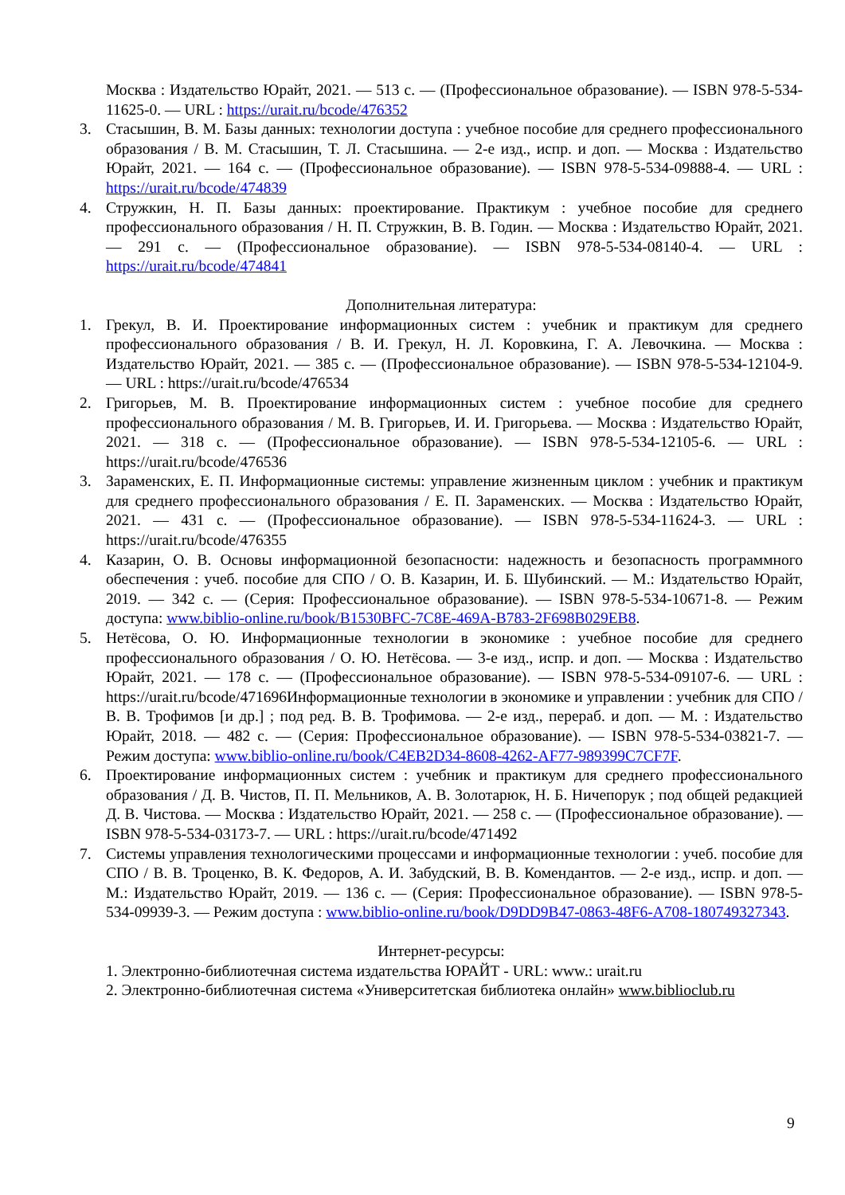Москва : Издательство Юрайт, 2021. — 513 с. — (Профессиональное образование). — ISBN 978-5-534-11625-0. — URL : https://urait.ru/bcode/476352
3. Стасышин, В. М. Базы данных: технологии доступа : учебное пособие для среднего профессионального образования / В. М. Стасышин, Т. Л. Стасышина. — 2-е изд., испр. и доп. — Москва : Издательство Юрайт, 2021. — 164 с. — (Профессиональное образование). — ISBN 978-5-534-09888-4. — URL : https://urait.ru/bcode/474839
4. Стружкин, Н. П. Базы данных: проектирование. Практикум : учебное пособие для среднего профессионального образования / Н. П. Стружкин, В. В. Годин. — Москва : Издательство Юрайт, 2021. — 291 с. — (Профессиональное образование). — ISBN 978-5-534-08140-4. — URL : https://urait.ru/bcode/474841
Дополнительная литература:
1. Грекул, В. И. Проектирование информационных систем : учебник и практикум для среднего профессионального образования / В. И. Грекул, Н. Л. Коровкина, Г. А. Левочкина. — Москва : Издательство Юрайт, 2021. — 385 с. — (Профессиональное образование). — ISBN 978-5-534-12104-9. — URL : https://urait.ru/bcode/476534
2. Григорьев, М. В. Проектирование информационных систем : учебное пособие для среднего профессионального образования / М. В. Григорьев, И. И. Григорьева. — Москва : Издательство Юрайт, 2021. — 318 с. — (Профессиональное образование). — ISBN 978-5-534-12105-6. — URL : https://urait.ru/bcode/476536
3. Зараменских, Е. П. Информационные системы: управление жизненным циклом : учебник и практикум для среднего профессионального образования / Е. П. Зараменских. — Москва : Издательство Юрайт, 2021. — 431 с. — (Профессиональное образование). — ISBN 978-5-534-11624-3. — URL : https://urait.ru/bcode/476355
4. Казарин, О. В. Основы информационной безопасности: надежность и безопасность программного обеспечения : учеб. пособие для СПО / О. В. Казарин, И. Б. Шубинский. — М.: Издательство Юрайт, 2019. — 342 с. — (Серия: Профессиональное образование). — ISBN 978-5-534-10671-8. — Режим доступа: www.biblio-online.ru/book/B1530BFC-7C8E-469A-B783-2F698B029EB8.
5. Нетёсова, О. Ю. Информационные технологии в экономике : учебное пособие для среднего профессионального образования / О. Ю. Нетёсова. — 3-е изд., испр. и доп. — Москва : Издательство Юрайт, 2021. — 178 с. — (Профессиональное образование). — ISBN 978-5-534-09107-6. — URL : https://urait.ru/bcode/471696Информационные технологии в экономике и управлении : учебник для СПО / В. В. Трофимов [и др.] ; под ред. В. В. Трофимова. — 2-е изд., перераб. и доп. — М. : Издательство Юрайт, 2018. — 482 с. — (Серия: Профессиональное образование). — ISBN 978-5-534-03821-7. — Режим доступа: www.biblio-online.ru/book/C4EB2D34-8608-4262-AF77-989399C7CF7F.
6. Проектирование информационных систем : учебник и практикум для среднего профессионального образования / Д. В. Чистов, П. П. Мельников, А. В. Золотарюк, Н. Б. Ничепорук ; под общей редакцией Д. В. Чистова. — Москва : Издательство Юрайт, 2021. — 258 с. — (Профессиональное образование). — ISBN 978-5-534-03173-7. — URL : https://urait.ru/bcode/471492
7. Системы управления технологическими процессами и информационные технологии : учеб. пособие для СПО / В. В. Троценко, В. К. Федоров, А. И. Забудский, В. В. Комендантов. — 2-е изд., испр. и доп. — М.: Издательство Юрайт, 2019. — 136 с. — (Серия: Профессиональное образование). — ISBN 978-5-534-09939-3. — Режим доступа : www.biblio-online.ru/book/D9DD9B47-0863-48F6-A708-180749327343.
Интернет-ресурсы:
1. Электронно-библиотечная система издательства ЮРАЙТ - URL: www.: urait.ru
2. Электронно-библиотечная система «Университетская библиотека онлайн» www.biblioclub.ru
9